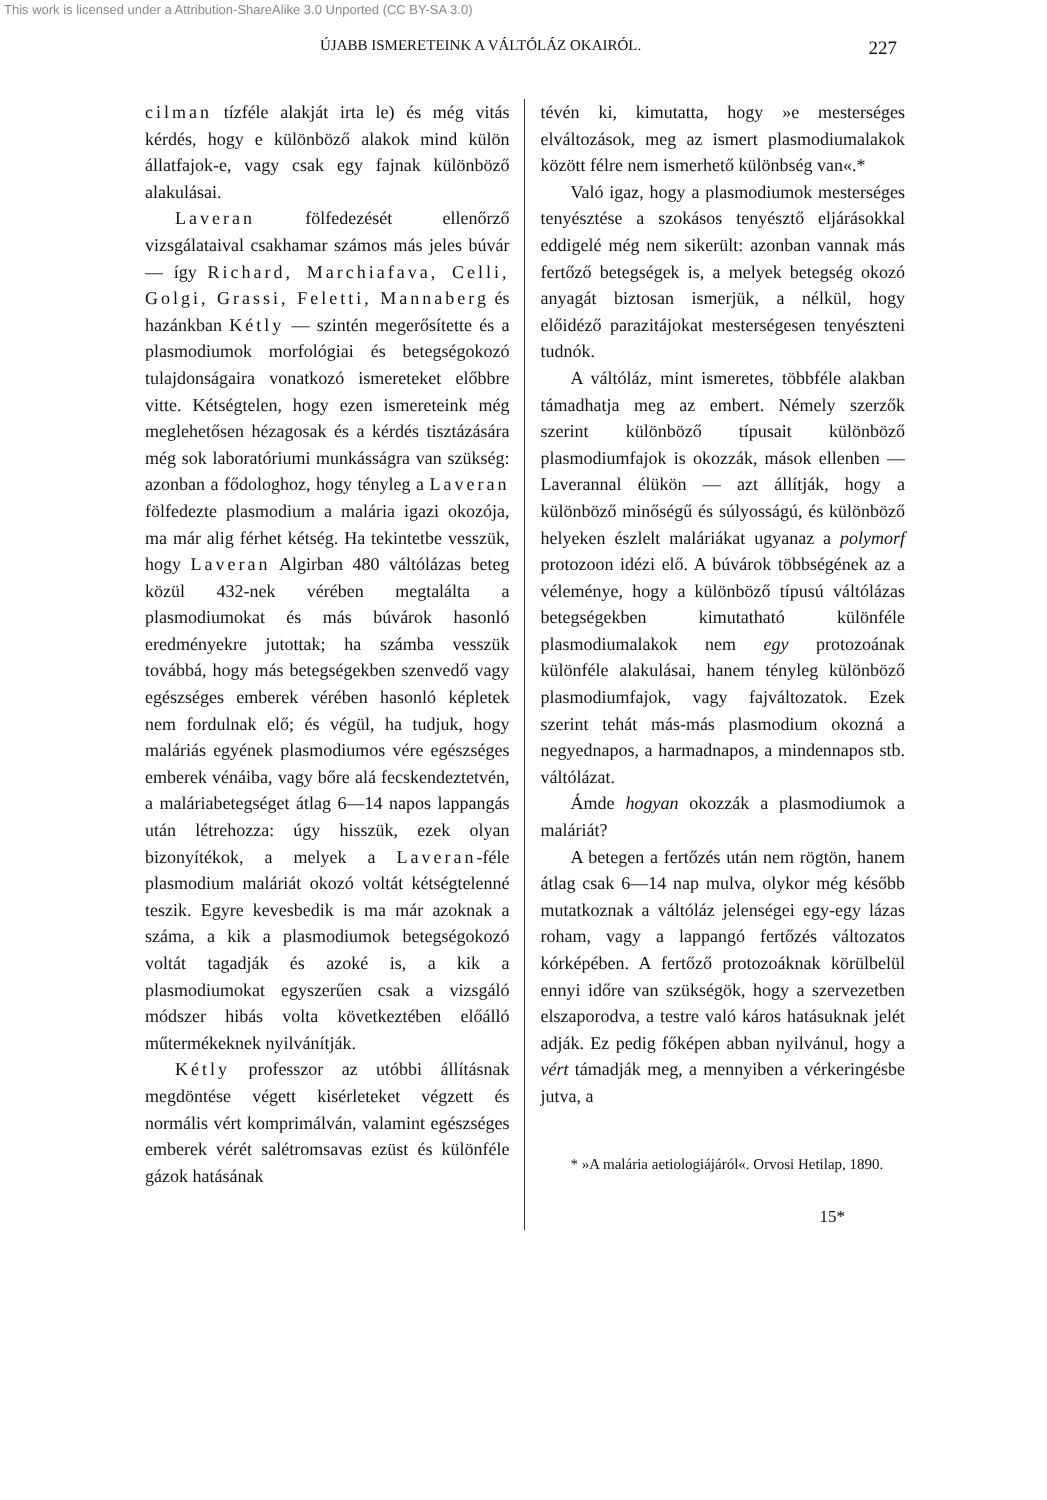This work is licensed under a Attribution-ShareAlike 3.0 Unported (CC BY-SA 3.0)
ÚJABB ISMERETEINK A VÁLTÓLÁZ OKAIRÓL. 227
cilman tízféle alakját irta le) és még vitás kérdés, hogy e különböző alakok mind külön állatfajok-e, vagy csak egy fajnak különböző alakulásai.
Laveran fölfedezését ellenőrző vizsgálataival csakhamar számos más jeles búvár — így Richard, Marchiafava, Celli, Golgi, Grassi, Feletti, Mannaberg és hazánkban Kétly — szintén megerősítette és a plasmodiumok morfológiai és betegségokozó tulajdonságaira vonatkozó ismereteket előbbre vitte. Kétségtelen, hogy ezen ismereteink még meglehetősen hézagosak és a kérdés tisztázására még sok laboratóriumi munkásságra van szükség: azonban a fődologhoz, hogy tényleg a Laveran fölfedezte plasmodium a malária igazi okozója, ma már alig férhet kétség. Ha tekintetbe vesszük, hogy Laveran Algirban 480 váltólázas beteg közül 432-nek vérében megtalálta a plasmodiumokat és más búvárok hasonló eredményekre jutottak; ha számba vesszük továbbá, hogy más betegségekben szenvedő vagy egészséges emberek vérében hasonló képletek nem fordulnak elő; és végül, ha tudjuk, hogy maláriás egyének plasmodiumos vére egészséges emberek vénáiba, vagy bőre alá fecskendeztetvén, a maláriabetegséget átlag 6—14 napos lappangás után létrehozza: úgy hisszük, ezek olyan bizonyítékok, a melyek a Laveran-féle plasmodium maláriát okozó voltát kétségtelenné teszik. Egyre kevesbedik is ma már azoknak a száma, a kik a plasmodiumok betegségokozó voltát tagadják és azoké is, a kik a plasmodiumokat egyszerűen csak a vizsgáló módszer hibás volta következtében előálló műtermékeknek nyilvánítják.
Kétly professzor az utóbbi állításnak megdöntése végett kisérleteket végzett és normális vért komprimálván, valamint egészséges emberek vérét salétromsavas ezüst és különféle gázok hatásának
tévén ki, kimutatta, hogy »e mesterséges elváltozások, meg az ismert plasmodiumalakok között félre nem ismerhető különbség van«.*
Való igaz, hogy a plasmodiumok mesterséges tenyésztése a szokásos tenyésztő eljárásokkal eddigelé még nem sikerült: azonban vannak más fertőző betegségek is, a melyek betegség okozó anyagát biztosan ismerjük, a nélkül, hogy előidéző parazitájokat mesterségesen tenyészteni tudnók.
A váltóláz, mint ismeretes, többféle alakban támadhatja meg az embert. Némely szerzők szerint különböző típusait különböző plasmodiumfajok is okozzák, mások ellenben — Laverannal élükön — azt állítják, hogy a különböző minőségű és súlyosságú, és különböző helyeken észlelt maláriákat ugyanaz a polymorf protozoon idézi elő. A búvárok többségének az a véleménye, hogy a különböző típusú váltólázas betegségekben kimutatható különféle plasmodiumalakok nem egy protozoának különféle alakulásai, hanem tényleg különböző plasmodiumfajok, vagy fajváltozatok. Ezek szerint tehát más-más plasmodium okozná a negyednapos, a harmadnapos, a mindennapos stb. váltólázat.
Ámde hogyan okozzák a plasmodiumok a maláriát?
A betegen a fertőzés után nem rögtön, hanem átlag csak 6—14 nap mulva, olykor még később mutatkoznak a váltóláz jelenségei egy-egy lázas roham, vagy a lappangó fertőzés változatos kórképében. A fertőző protozoáknak körülbelül ennyi időre van szükségök, hogy a szervezetben elszaporodva, a testre való káros hatásuknak jelét adják. Ez pedig főképen abban nyilvánul, hogy a vért támadják meg, a mennyiben a vérkeringésbe jutva, a
* »A malária aetiologiájáról«. Orvosi Hetilap, 1890.
15*